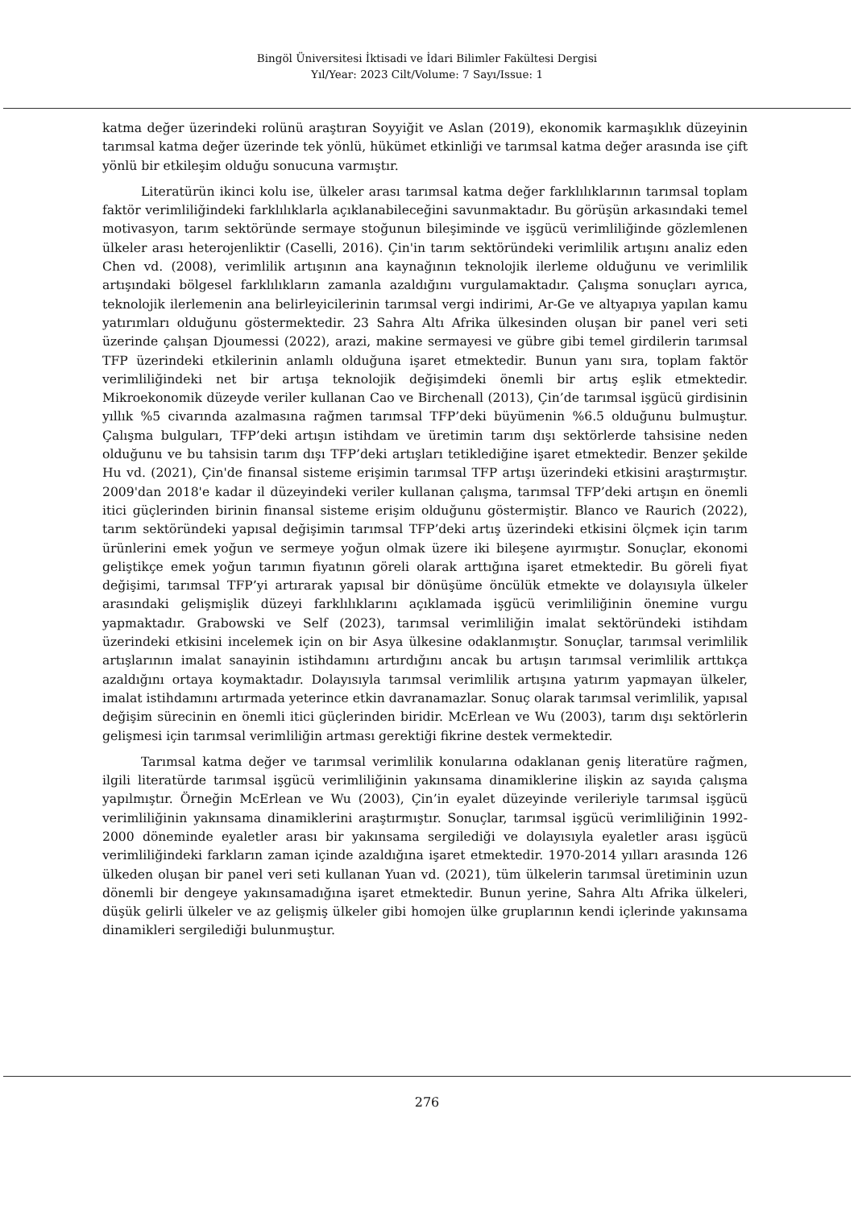Bingöl Üniversitesi İktisadi ve İdari Bilimler Fakültesi Dergisi
Yıl/Year: 2023 Cilt/Volume: 7 Sayı/Issue: 1
katma değer üzerindeki rolünü araştıran Soyyiğit ve Aslan (2019), ekonomik karmaşıklık düzeyinin tarımsal katma değer üzerinde tek yönlü, hükümet etkinliği ve tarımsal katma değer arasında ise çift yönlü bir etkileşim olduğu sonucuna varmıştır.
Literatürün ikinci kolu ise, ülkeler arası tarımsal katma değer farklılıklarının tarımsal toplam faktör verimliliğindeki farklılıklarla açıklanabileceğini savunmaktadır. Bu görüşün arkasındaki temel motivasyon, tarım sektöründe sermaye stoğunun bileşiminde ve işgücü verimliliğinde gözlemlenen ülkeler arası heterojenliktir (Caselli, 2016). Çin'in tarım sektöründeki verimlilik artışını analiz eden Chen vd. (2008), verimlilik artışının ana kaynağının teknolojik ilerleme olduğunu ve verimlilik artışındaki bölgesel farklılıkların zamanla azaldığını vurgulamaktadır. Çalışma sonuçları ayrıca, teknolojik ilerlemenin ana belirleyicilerinin tarımsal vergi indirimi, Ar-Ge ve altyapıya yapılan kamu yatırımları olduğunu göstermektedir. 23 Sahra Altı Afrika ülkesinden oluşan bir panel veri seti üzerinde çalışan Djoumessi (2022), arazi, makine sermayesi ve gübre gibi temel girdilerin tarımsal TFP üzerindeki etkilerinin anlamlı olduğuna işaret etmektedir. Bunun yanı sıra, toplam faktör verimliliğindeki net bir artışa teknolojik değişimdeki önemli bir artış eşlik etmektedir. Mikroekonomik düzeyde veriler kullanan Cao ve Birchenall (2013), Çin’de tarımsal işgücü girdisinin yıllık %5 civarında azalmasına rağmen tarımsal TFP’deki büyümenin %6.5 olduğunu bulmuştur. Çalışma bulguları, TFP’deki artışın istihdam ve üretimin tarım dışı sektörlerde tahsisine neden olduğunu ve bu tahsisin tarım dışı TFP’deki artışları tetiklediğine işaret etmektedir. Benzer şekilde Hu vd. (2021), Çin'de finansal sisteme erişimin tarımsal TFP artışı üzerindeki etkisini araştırmıştır. 2009'dan 2018'e kadar il düzeyindeki veriler kullanan çalışma, tarımsal TFP’deki artışın en önemli itici güçlerinden birinin finansal sisteme erişim olduğunu göstermiştir. Blanco ve Raurich (2022), tarım sektöründeki yapısal değişimin tarımsal TFP’deki artış üzerindeki etkisini ölçmek için tarım ürünlerini emek yoğun ve sermeye yoğun olmak üzere iki bileşene ayırmıştır. Sonuçlar, ekonomi geliştikçe emek yoğun tarımın fiyatının göreli olarak arttığına işaret etmektedir. Bu göreli fiyat değişimi, tarımsal TFP’yi artırarak yapısal bir dönüşüme öncülük etmekte ve dolayısıyla ülkeler arasındaki gelişmişlik düzeyi farklılıklarını açıklamada işgücü verimliliğinin önemine vurgu yapmaktadır. Grabowski ve Self (2023), tarımsal verimliliğin imalat sektöründeki istihdam üzerindeki etkisini incelemek için on bir Asya ülkesine odaklanmıştır. Sonuçlar, tarımsal verimlilik artışlarının imalat sanayinin istihdamını artırdığını ancak bu artışın tarımsal verimlilik arttıkça azaldığını ortaya koymaktadır. Dolayısıyla tarımsal verimlilik artışına yatırım yapmayan ülkeler, imalat istihdamını artırmada yeterince etkin davranamazlar. Sonuç olarak tarımsal verimlilik, yapısal değişim sürecinin en önemli itici güçlerinden biridir. McErlean ve Wu (2003), tarım dışı sektörlerin gelişmesi için tarımsal verimliliğin artması gerektiği fikrine destek vermektedir.
Tarımsal katma değer ve tarımsal verimlilik konularına odaklanan geniş literatüre rağmen, ilgili literatürde tarımsal işgücü verimliliğinin yakınsama dinamiklerine ilişkin az sayıda çalışma yapılmıştır. Örneğin McErlean ve Wu (2003), Çin’in eyalet düzeyinde verileriyle tarımsal işgücü verimliliğinin yakınsama dinamiklerini araştırmıştır. Sonuçlar, tarımsal işgücü verimliliğinin 1992-2000 döneminde eyaletler arası bir yakınsama sergilediği ve dolayısıyla eyaletler arası işgücü verimliliğindeki farkların zaman içinde azaldığına işaret etmektedir. 1970-2014 yılları arasında 126 ülkeden oluşan bir panel veri seti kullanan Yuan vd. (2021), tüm ülkelerin tarımsal üretiminin uzun dönemli bir dengeye yakınsamadığına işaret etmektedir. Bunun yerine, Sahra Altı Afrika ülkeleri, düşük gelirli ülkeler ve az gelişmiş ülkeler gibi homojen ülke gruplarının kendi içlerinde yakınsama dinamikleri sergilediği bulunmuştur.
276